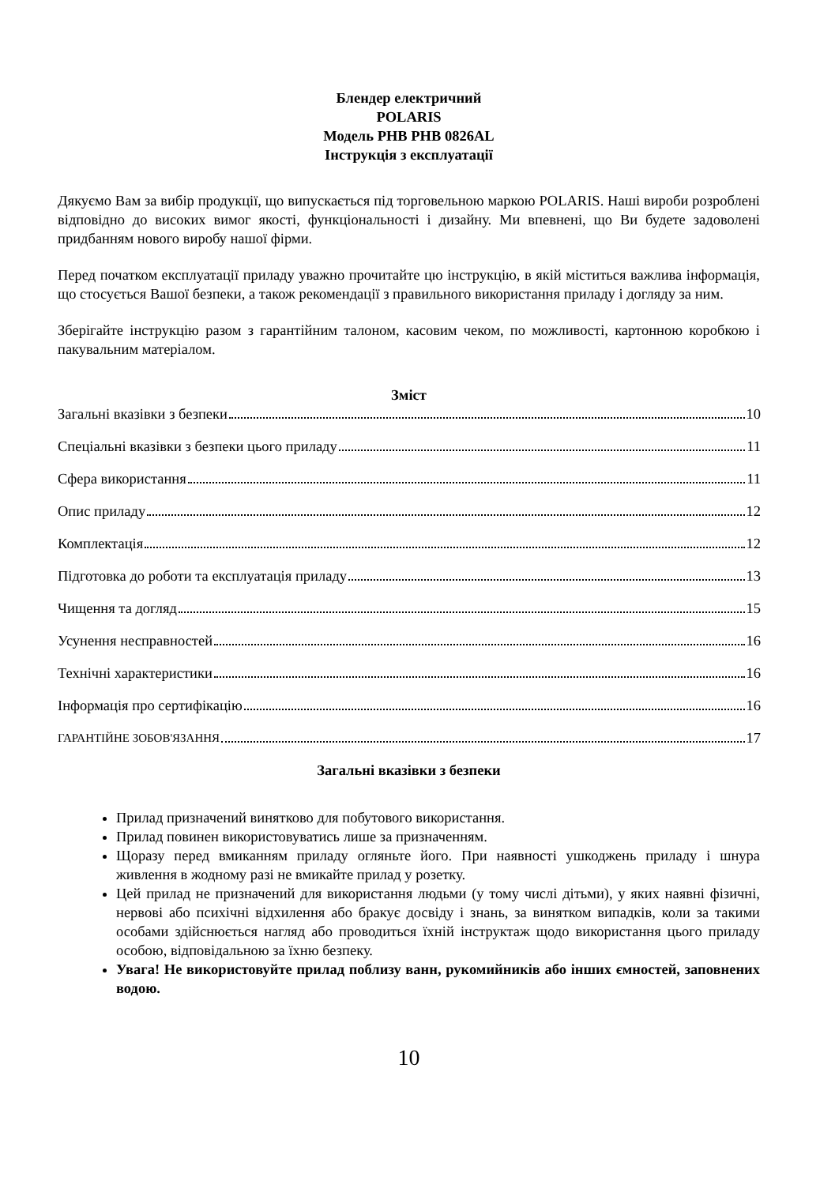Блендер електричний
POLARIS
Модель PHB PHB 0826AL
Інструкція з експлуатації
Дякуємо Вам за вибір продукції, що випускається під торговельною маркою POLARIS. Наші вироби розроблені відповідно до високих вимог якості, функціональності і дизайну. Ми впевнені, що Ви будете задоволені придбанням нового виробу нашої фірми.
Перед початком експлуатації приладу уважно прочитайте цю інструкцію, в якій міститься важлива інформація, що стосується Вашої безпеки, а також рекомендації з правильного використання приладу і догляду за ним.
Зберігайте інструкцію разом з гарантійним талоном, касовим чеком, по можливості, картонною коробкою і пакувальним матеріалом.
Зміст
Загальні вказівки з безпеки 10
Спеціальні вказівки з безпеки цього приладу 11
Сфера використання 11
Опис приладу 12
Комплектація 12
Підготовка до роботи та експлуатація приладу 13
Чищення та догляд 15
Усунення несправностей 16
Технічні характеристики 16
Інформація про сертифікацію 16
ГАРАНТІЙНЕ ЗОБОВ'ЯЗАННЯ 17
Загальні вказівки з безпеки
Прилад призначений винятково для побутового використання.
Прилад повинен використовуватись лише за призначенням.
Щоразу перед вмиканням приладу огляньте його. При наявності ушкоджень приладу і шнура живлення в жодному разі не вмикайте прилад у розетку.
Цей прилад не призначений для використання людьми (у тому числі дітьми), у яких наявні фізичні, нервові або психічні відхилення або бракує досвіду і знань, за винятком випадків, коли за такими особами здійснюється нагляд або проводиться їхній інструктаж щодо використання цього приладу особою, відповідальною за їхню безпеку.
Увага! Не використовуйте прилад поблизу ванн, рукомийників або інших ємностей, заповнених водою.
10